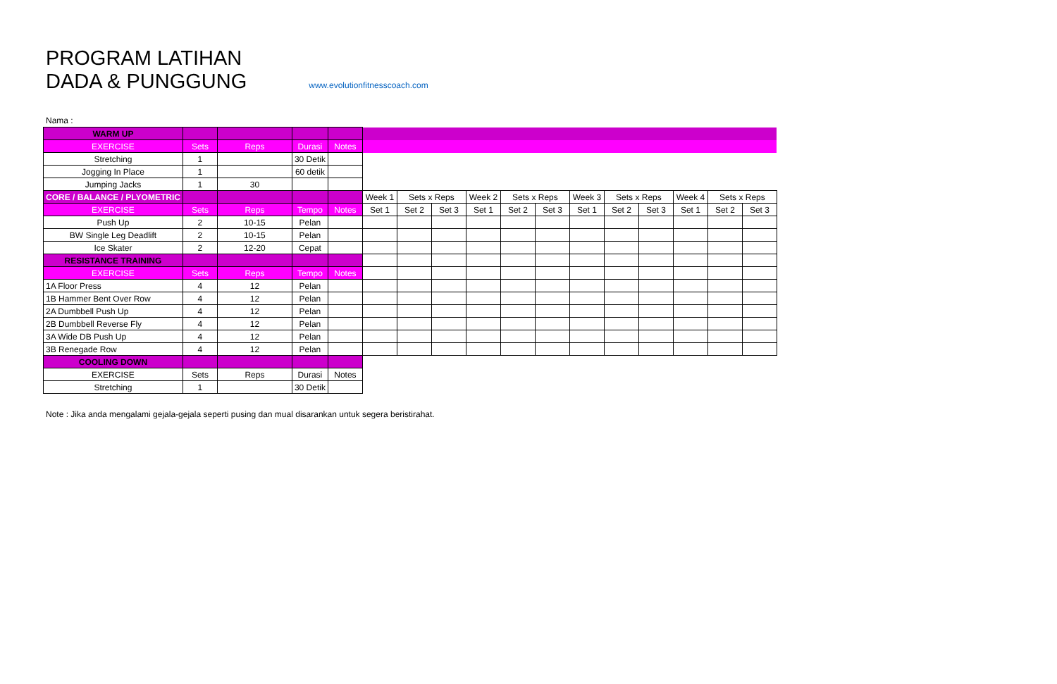PROGRAM LATIHAN
DADA & PUNGGUNG www.evolutionfitnesscoach.com
Nama :
| WARM UP | | | | | | | | | | | | | | | | |
| EXERCISE | Sets | Reps | Durasi | Notes | | | | | | | | | | | | |
| Stretching | 1 | | 30 Detik | | | | | | | | | | | | | |
| Jogging In Place | 1 | | 60 detik | | | | | | | | | | | | | |
| Jumping Jacks | 1 | 30 | | | | | | | | | | | | | | |
| CORE / BALANCE / PLYOMETRIC | | | | | Week 1 | Sets x Reps | | Week 2 | Sets x Reps | | Week 3 | Sets x Reps | | Week 4 | Sets x Reps | |
| EXERCISE | Sets | Reps | Tempo | Notes | Set 1 | Set 2 | Set 3 | Set 1 | Set 2 | Set 3 | Set 1 | Set 2 | Set 3 | Set 1 | Set 2 | Set 3 |
| Push Up | 2 | 10-15 | Pelan | | | | | | | | | | | | | |
| BW Single Leg Deadlift | 2 | 10-15 | Pelan | | | | | | | | | | | | | |
| Ice Skater | 2 | 12-20 | Cepat | | | | | | | | | | | | | |
| RESISTANCE TRAINING | | | | | | | | | | | | | | | | |
| EXERCISE | Sets | Reps | Tempo | Notes | | | | | | | | | | | | |
| 1A Floor Press | 4 | 12 | Pelan | | | | | | | | | | | | | |
| 1B Hammer Bent Over Row | 4 | 12 | Pelan | | | | | | | | | | | | | |
| 2A Dumbbell Push Up | 4 | 12 | Pelan | | | | | | | | | | | | | |
| 2B Dumbbell Reverse Fly | 4 | 12 | Pelan | | | | | | | | | | | | | |
| 3A Wide DB Push Up | 4 | 12 | Pelan | | | | | | | | | | | | | |
| 3B Renegade Row | 4 | 12 | Pelan | | | | | | | | | | | | | |
| COOLING DOWN | | | | | | | | | | | | | | | | |
| EXERCISE | Sets | Reps | Durasi | Notes | | | | | | | | | | | | |
| Stretching | 1 | | 30 Detik | | | | | | | | | | | | | |
Note : Jika anda mengalami gejala-gejala seperti pusing dan mual disarankan untuk segera beristirahat.